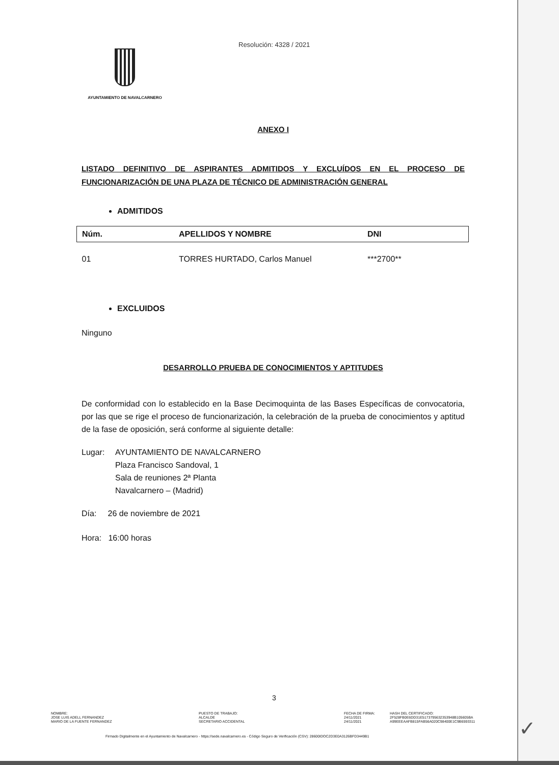Resolución: 4328 / 2021
AYUNTAMIENTO DE NAVALCARNERO
ANEXO I
LISTADO DEFINITIVO DE ASPIRANTES ADMITIDOS Y EXCLUÍDOS EN EL PROCESO DE FUNCIONARIZACIÓN DE UNA PLAZA DE TÉCNICO DE ADMINISTRACIÓN GENERAL
ADMITIDOS
| Núm. | APELLIDOS Y NOMBRE | DNI |
| --- | --- | --- |
| 01 | TORRES HURTADO, Carlos Manuel | ***2700** |
EXCLUIDOS
Ninguno
DESARROLLO PRUEBA DE CONOCIMIENTOS Y APTITUDES
De conformidad con lo establecido en la Base Decimoquinta de las Bases Específicas de convocatoria, por las que se rige el proceso de funcionarización, la celebración de la prueba de conocimientos y aptitud de la fase de oposición, será conforme al siguiente detalle:
Lugar: AYUNTAMIENTO DE NAVALCARNERO
Plaza Francisco Sandoval, 1
Sala de reuniones 2ª Planta
Navalcarnero – (Madrid)
Día: 26 de noviembre de 2021
Hora: 16:00 horas
3
NOMBRE:
JOSE LUIS ADELL FERNANDEZ
MARIO DE LA FUENTE FERNANDEZ
PUESTO DE TRABAJO:
ALCALDE
SECRETARIO ACCIDENTAL
FECHA DE FIRMA:
24/11/2021
24/11/2021
HASH DEL CERTIFICADO:
2F528FB0E6DD31E5173795632353948B105605BA
A99EEEAAFB815FAB56A020C98400E1C9B6593311
Firmado Digitalmente en el Ayuntamiento de Navalcarnero - https://sede.navalcarnero.es - Código Seguro de Verificación (CSV): 28600IDOC2D3E0A3126BFD3449B1
✓